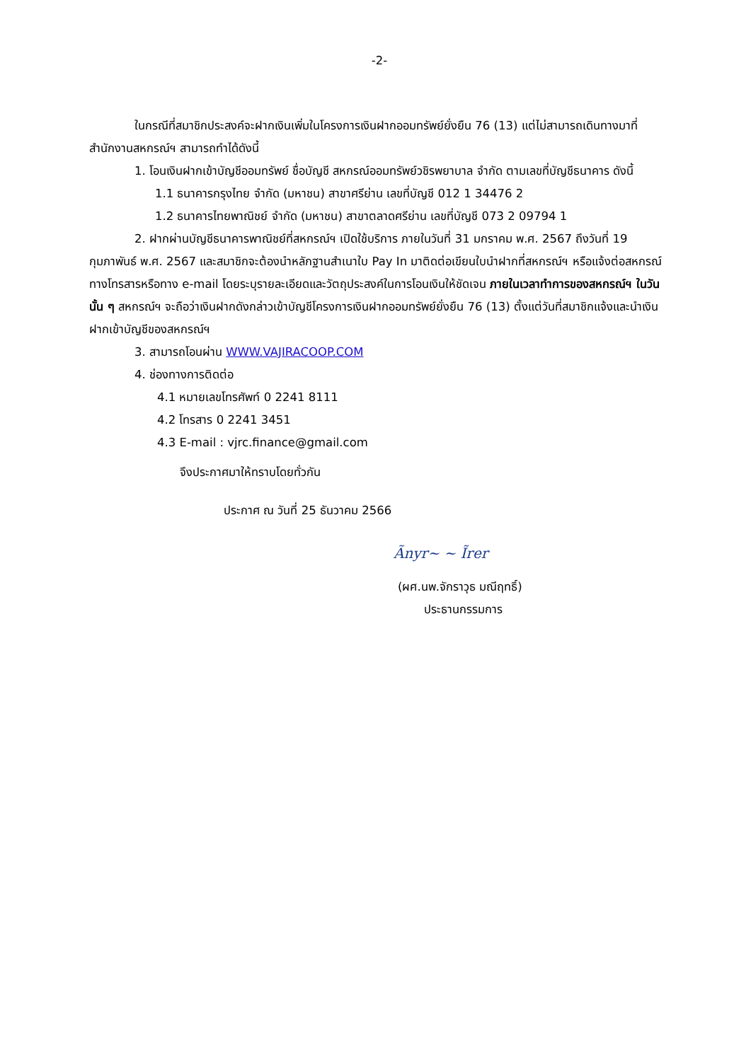-2-
ในกรณีที่สมาชิกประสงค์จะฝากเงินเพิ่มในโครงการเงินฝากออมทรัพย์ยั่งยืน 76 (13) แต่ไม่สามารถเดินทางมาที่สำนักงานสหกรณ์ฯ สามารถทำได้ดังนี้
1. โอนเงินฝากเข้าบัญชีออมทรัพย์ ชื่อบัญชี สหกรณ์ออมทรัพย์วชิรพยาบาล จำกัด ตามเลขที่บัญชีธนาคาร ดังนี้
1.1 ธนาคารกรุงไทย จำกัด (มหาชน) สาขาศรีย่าน เลขที่บัญชี 012 1 34476 2
1.2 ธนาคารไทยพาณิชย์ จำกัด (มหาชน) สาขาตลาดศรีย่าน เลขที่บัญชี 073 2 09794 1
2. ฝากผ่านบัญชีธนาคารพาณิชย์ที่สหกรณ์ฯ เปิดใช้บริการ ภายในวันที่ 31 มกราคม พ.ศ. 2567 ถึงวันที่ 19 กุมภาพันธ์ พ.ศ. 2567 และสมาชิกจะต้องนำหลักฐานสำเนาใบ Pay In มาติดต่อเขียนใบนำฝากที่สหกรณ์ฯ หรือแจ้งต่อสหกรณ์ทางโทรสารหรือทาง e-mail โดยระบุรายละเอียดและวัตถุประสงค์ในการโอนเงินให้ชัดเจน ภายในเวลาทำการของสหกรณ์ฯ ในวันนั้น ๆ สหกรณ์ฯ จะถือว่าเงินฝากดังกล่าวเข้าบัญชีโครงการเงินฝากออมทรัพย์ยั่งยืน 76 (13) ตั้งแต่วันที่สมาชิกแจ้งและนำเงินฝากเข้าบัญชีของสหกรณ์ฯ
3. สามารถโอนผ่าน WWW.VAJIRACOOP.COM
4. ช่องทางการติดต่อ
4.1 หมายเลขโทรศัพท์ 0 2241 8111
4.2 โทรสาร 0 2241 3451
4.3 E-mail : vjrc.finance@gmail.com
จึงประกาศมาให้ทราบโดยทั่วกัน
ประกาศ ณ วันที่ 25 ธันวาคม 2566
Ãnyr~ ~ Ĩrer
(ผศ.นพ.จักราวุธ มณีฤทธิ์)
ประธานกรรมการ